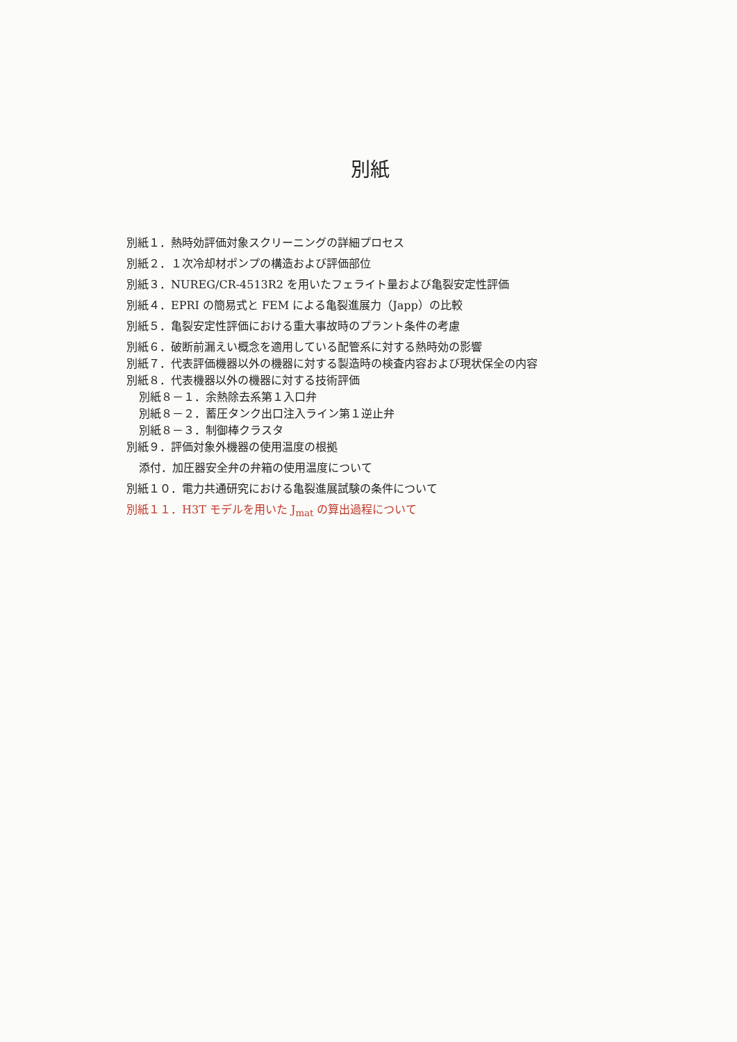別紙
別紙１．熱時効評価対象スクリーニングの詳細プロセス
別紙２．１次冷却材ポンプの構造および評価部位
別紙３．NUREG/CR-4513R2 を用いたフェライト量および亀裂安定性評価
別紙４．EPRI の簡易式と FEM による亀裂進展力（Japp）の比較
別紙５．亀裂安定性評価における重大事故時のプラント条件の考慮
別紙６．破断前漏えい概念を適用している配管系に対する熱時効の影響
別紙７．代表評価機器以外の機器に対する製造時の検査内容および現状保全の内容
別紙８．代表機器以外の機器に対する技術評価
別紙８－１．余熱除去系第１入口弁
別紙８－２．蓄圧タンク出口注入ライン第１逆止弁
別紙８－３．制御棒クラスタ
別紙９．評価対象外機器の使用温度の根拠
添付．加圧器安全弁の弁箱の使用温度について
別紙１０．電力共通研究における亀裂進展試験の条件について
別紙１１．H3T モデルを用いた J<sub>mat</sub> の算出過程について